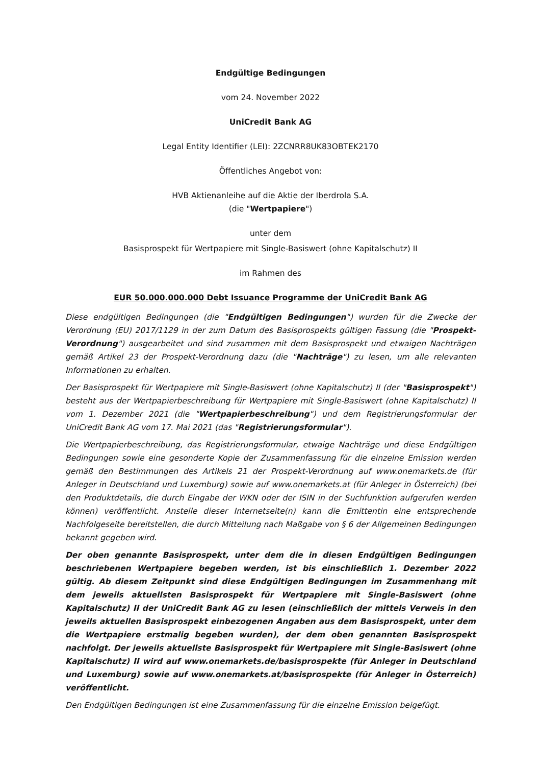Endgültige Bedingungen
vom 24. November 2022
UniCredit Bank AG
Legal Entity Identifier (LEI): 2ZCNRR8UK83OBTEK2170
Öffentliches Angebot von:
HVB Aktienanleihe auf die Aktie der Iberdrola S.A.
(die "Wertpapiere")
unter dem
Basisprospekt für Wertpapiere mit Single-Basiswert (ohne Kapitalschutz) II
im Rahmen des
EUR 50.000.000.000 Debt Issuance Programme der UniCredit Bank AG
Diese endgültigen Bedingungen (die "Endgültigen Bedingungen") wurden für die Zwecke der Verordnung (EU) 2017/1129 in der zum Datum des Basisprospekts gültigen Fassung (die "Prospekt-Verordnung") ausgearbeitet und sind zusammen mit dem Basisprospekt und etwaigen Nachträgen gemäß Artikel 23 der Prospekt-Verordnung dazu (die "Nachträge") zu lesen, um alle relevanten Informationen zu erhalten.
Der Basisprospekt für Wertpapiere mit Single-Basiswert (ohne Kapitalschutz) II (der "Basisprospekt") besteht aus der Wertpapierbeschreibung für Wertpapiere mit Single-Basiswert (ohne Kapitalschutz) II vom 1. Dezember 2021 (die "Wertpapierbeschreibung") und dem Registrierungsformular der UniCredit Bank AG vom 17. Mai 2021 (das "Registrierungsformular").
Die Wertpapierbeschreibung, das Registrierungsformular, etwaige Nachträge und diese Endgültigen Bedingungen sowie eine gesonderte Kopie der Zusammenfassung für die einzelne Emission werden gemäß den Bestimmungen des Artikels 21 der Prospekt-Verordnung auf www.onemarkets.de (für Anleger in Deutschland und Luxemburg) sowie auf www.onemarkets.at (für Anleger in Österreich) (bei den Produktdetails, die durch Eingabe der WKN oder der ISIN in der Suchfunktion aufgerufen werden können) veröffentlicht. Anstelle dieser Internetseite(n) kann die Emittentin eine entsprechende Nachfolgeseite bereitstellen, die durch Mitteilung nach Maßgabe von § 6 der Allgemeinen Bedingungen bekannt gegeben wird.
Der oben genannte Basisprospekt, unter dem die in diesen Endgültigen Bedingungen beschriebenen Wertpapiere begeben werden, ist bis einschließlich 1. Dezember 2022 gültig. Ab diesem Zeitpunkt sind diese Endgültigen Bedingungen im Zusammenhang mit dem jeweils aktuellsten Basisprospekt für Wertpapiere mit Single-Basiswert (ohne Kapitalschutz) II der UniCredit Bank AG zu lesen (einschließlich der mittels Verweis in den jeweils aktuellen Basisprospekt einbezogenen Angaben aus dem Basisprospekt, unter dem die Wertpapiere erstmalig begeben wurden), der dem oben genannten Basisprospekt nachfolgt. Der jeweils aktuellste Basisprospekt für Wertpapiere mit Single-Basiswert (ohne Kapitalschutz) II wird auf www.onemarkets.de/basisprospekte (für Anleger in Deutschland und Luxemburg) sowie auf www.onemarkets.at/basisprospekte (für Anleger in Österreich) veröffentlicht.
Den Endgültigen Bedingungen ist eine Zusammenfassung für die einzelne Emission beigefügt.